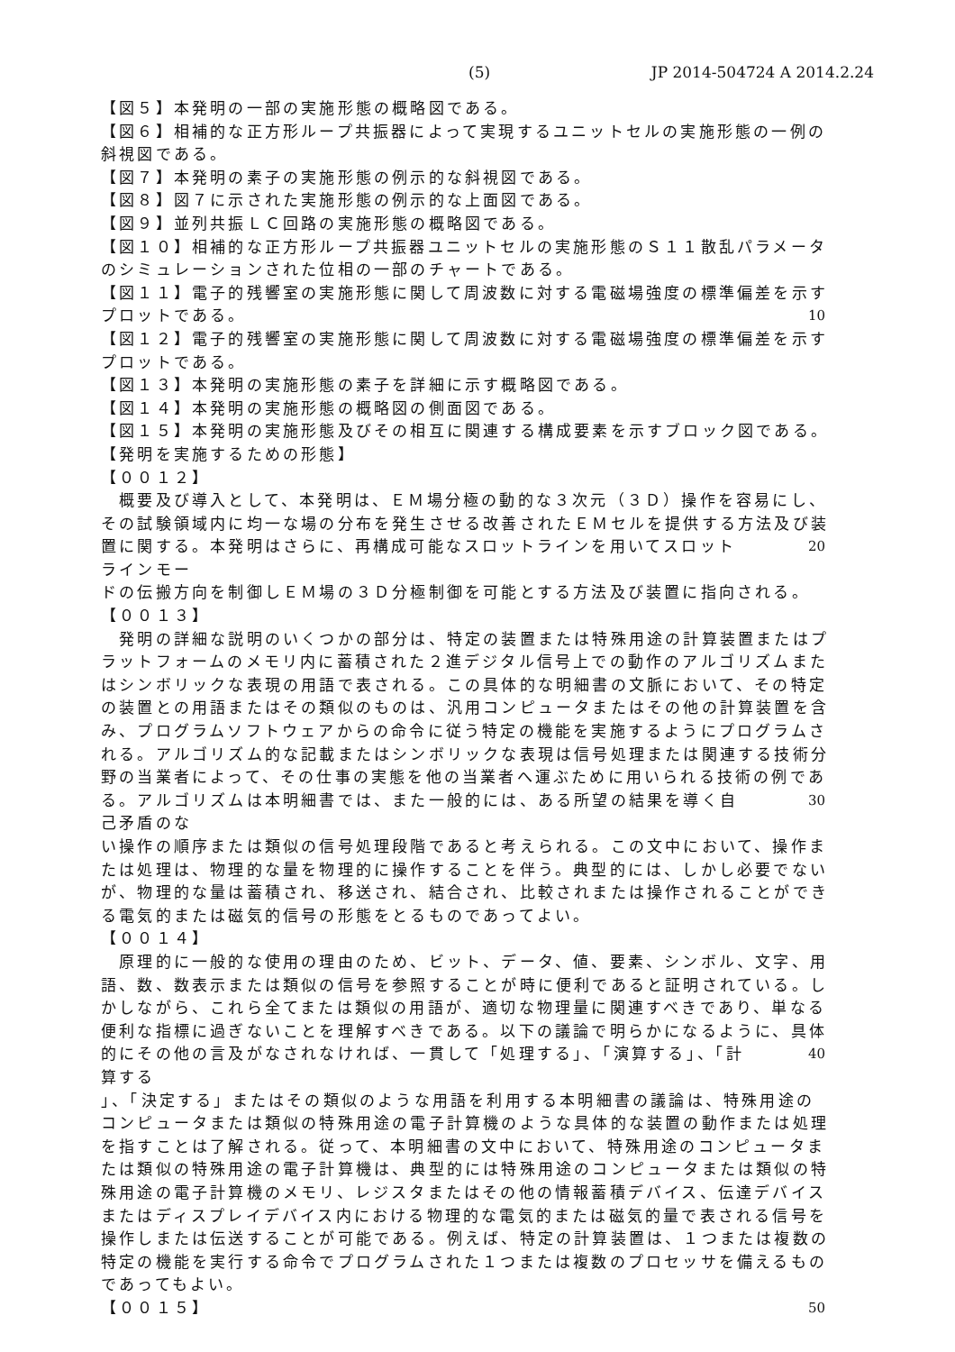(5) JP 2014-504724 A 2014.2.24
【図５】本発明の一部の実施形態の概略図である。
【図６】相補的な正方形ループ共振器によって実現するユニットセルの実施形態の一例の
斜視図である。
【図７】本発明の素子の実施形態の例示的な斜視図である。
【図８】図７に示された実施形態の例示的な上面図である。
【図９】並列共振ＬＣ回路の実施形態の概略図である。
【図１０】相補的な正方形ループ共振器ユニットセルの実施形態のＳ１１散乱パラメータ
のシミュレーションされた位相の一部のチャートである。
【図１１】電子的残響室の実施形態に関して周波数に対する電磁場強度の標準偏差を示す
プロットである。 10
【図１２】電子的残響室の実施形態に関して周波数に対する電磁場強度の標準偏差を示す
プロットである。
【図１３】本発明の実施形態の素子を詳細に示す概略図である。
【図１４】本発明の実施形態の概略図の側面図である。
【図１５】本発明の実施形態及びその相互に関連する構成要素を示すブロック図である。
【発明を実施するための形態】
【００１２】
　概要及び導入として、本発明は、ＥＭ場分極の動的な３次元（３Ｄ）操作を容易にし、
その試験領域内に均一な場の分布を発生させる改善されたＥＭセルを提供する方法及び装
置に関する。本発明はさらに、再構成可能なスロットラインを用いてスロットラインモー 20
ドの伝搬方向を制御しＥＭ場の３Ｄ分極制御を可能とする方法及び装置に指向される。
【００１３】
　発明の詳細な説明のいくつかの部分は、特定の装置または特殊用途の計算装置またはプ
ラットフォームのメモリ内に蓄積された２進デジタル信号上での動作のアルゴリズムまた
はシンボリックな表現の用語で表される。この具体的な明細書の文脈において、その特定
の装置との用語またはその類似のものは、汎用コンピュータまたはその他の計算装置を含
み、プログラムソフトウェアからの命令に従う特定の機能を実施するようにプログラムさ
れる。アルゴリズム的な記載またはシンボリックな表現は信号処理または関連する技術分
野の当業者によって、その仕事の実態を他の当業者へ運ぶために用いられる技術の例であ
る。アルゴリズムは本明細書では、また一般的には、ある所望の結果を導く自己矛盾のな 30
い操作の順序または類似の信号処理段階であると考えられる。この文中において、操作ま
たは処理は、物理的な量を物理的に操作することを伴う。典型的には、しかし必要でない
が、物理的な量は蓄積され、移送され、結合され、比較されまたは操作されることができ
る電気的または磁気的信号の形態をとるものであってよい。
【００１４】
　原理的に一般的な使用の理由のため、ビット、データ、値、要素、シンボル、文字、用
語、数、数表示または類似の信号を参照することが時に便利であると証明されている。し
かしながら、これら全てまたは類似の用語が、適切な物理量に関連すべきであり、単なる
便利な指標に過ぎないことを理解すべきである。以下の議論で明らかになるように、具体
的にその他の言及がなされなければ、一貫して「処理する」、「演算する」、「計算する 40
」、「決定する」またはその類似のような用語を利用する本明細書の議論は、特殊用途の
コンピュータまたは類似の特殊用途の電子計算機のような具体的な装置の動作または処理
を指すことは了解される。従って、本明細書の文中において、特殊用途のコンピュータま
たは類似の特殊用途の電子計算機は、典型的には特殊用途のコンピュータまたは類似の特
殊用途の電子計算機のメモリ、レジスタまたはその他の情報蓄積デバイス、伝達デバイス
またはディスプレイデバイス内における物理的な電気的または磁気的量で表される信号を
操作しまたは伝送することが可能である。例えば、特定の計算装置は、１つまたは複数の
特定の機能を実行する命令でプログラムされた１つまたは複数のプロセッサを備えるもの
であってもよい。
【００１５】 50